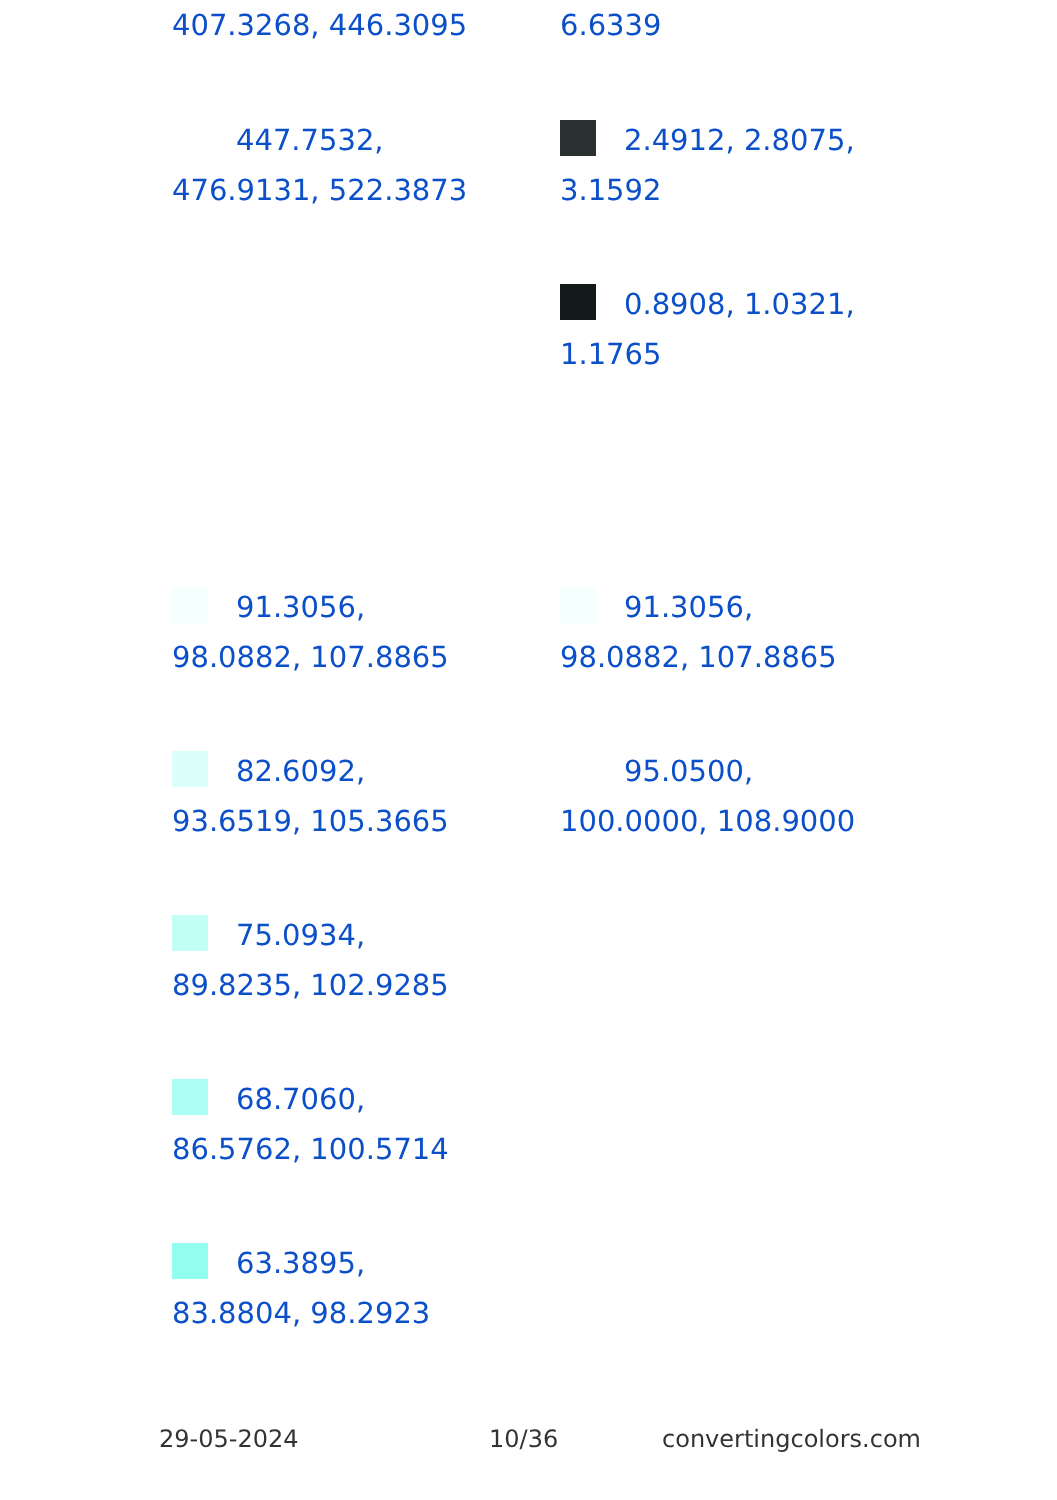407.3268, 446.3095 6.6339
447.7532, 476.9131, 522.3873
2.4912, 2.8075, 3.1592
0.8908, 1.0321, 1.1765
91.3056, 98.0882, 107.8865
91.3056, 98.0882, 107.8865
82.6092, 93.6519, 105.3665
95.0500, 100.0000, 108.9000
75.0934, 89.8235, 102.9285
68.7060, 86.5762, 100.5714
63.3895, 83.8804, 98.2923
29-05-2024 10/36 convertingcolors.com